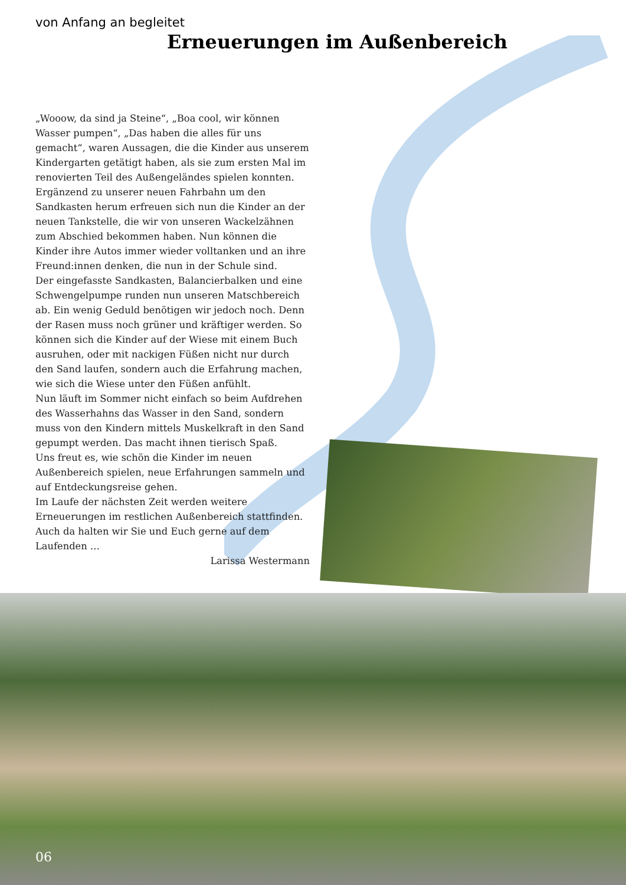von Anfang an begleitet
Erneuerungen im Außenbereich
„Wooow, da sind ja Steine“, „Boa cool, wir können Wasser pumpen“, „Das haben die alles für uns gemacht“, waren Aussagen, die die Kinder aus unserem Kindergarten getätigt haben, als sie zum ersten Mal im renovierten Teil des Außengeländes spielen konnten.
Ergänzend zu unserer neuen Fahrbahn um den Sandkasten herum erfreuen sich nun die Kinder an der neuen Tankstelle, die wir von unseren Wackelzähnen zum Abschied bekommen haben. Nun können die Kinder ihre Autos immer wieder volltanken und an ihre Freund:innen denken, die nun in der Schule sind.
Der eingefasste Sandkasten, Balancierbalken und eine Schwengelpumpe runden nun unseren Matschbereich ab. Ein wenig Geduld benötigen wir jedoch noch. Denn der Rasen muss noch grüner und kräftiger werden. So können sich die Kinder auf der Wiese mit einem Buch ausruhen, oder mit nackigen Füßen nicht nur durch den Sand laufen, sondern auch die Erfahrung machen, wie sich die Wiese unter den Füßen anfühlt.
Nun läuft im Sommer nicht einfach so beim Aufdrehen des Wasserhahns das Wasser in den Sand, sondern muss von den Kindern mittels Muskelkraft in den Sand gepumpt werden. Das macht ihnen tierisch Spaß.
Uns freut es, wie schön die Kinder im neuen Außenbereich spielen, neue Erfahrungen sammeln und auf Entdeckungsreise gehen.
Im Laufe der nächsten Zeit werden weitere Erneuerungen im restlichen Außenbereich stattfinden. Auch da halten wir Sie und Euch gerne auf dem Laufenden …
Larissa Westermann
06